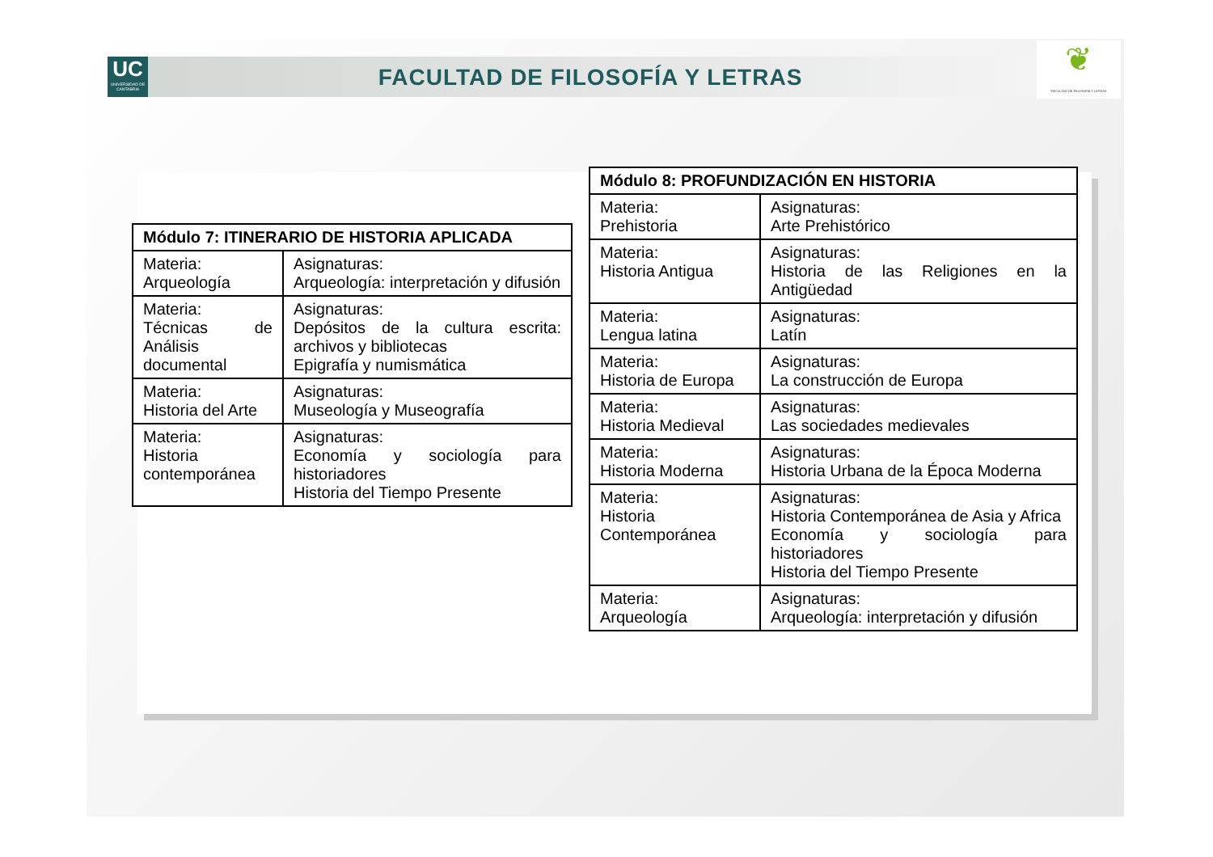UC
UNIVERSIDAD DE CANTABRIA
FACULTAD DE FILOSOFÍA Y LETRAS
❦
FACULTAD DE FILOSOFÍA Y LETRAS
| Módulo 7: ITINERARIO DE HISTORIA APLICADA | |
| --- | --- |
| Materia: Arqueología | Asignaturas: Arqueología: interpretación y difusión |
| Materia: Técnicas de Análisis documental | Asignaturas: Depósitos de la cultura escrita: archivos y bibliotecas Epigrafía y numismática |
| Materia: Historia del Arte | Asignaturas: Museología y Museografía |
| Materia: Historia contemporánea | Asignaturas: Economía y sociología para historiadores Historia del Tiempo Presente |
| Módulo 8: PROFUNDIZACIÓN EN HISTORIA | |
| --- | --- |
| Materia: Prehistoria | Asignaturas: Arte Prehistórico |
| Materia: Historia Antigua | Asignaturas: Historia de las Religiones en la Antigüedad |
| Materia: Lengua latina | Asignaturas: Latín |
| Materia: Historia de Europa | Asignaturas: La construcción de Europa |
| Materia: Historia Medieval | Asignaturas: Las sociedades medievales |
| Materia: Historia Moderna | Asignaturas: Historia Urbana de la Época Moderna |
| Materia: Historia Contemporánea | Asignaturas: Historia Contemporánea de Asia y Africa Economía y sociología para historiadores Historia del Tiempo Presente |
| Materia: Arqueología | Asignaturas: Arqueología: interpretación y difusión |